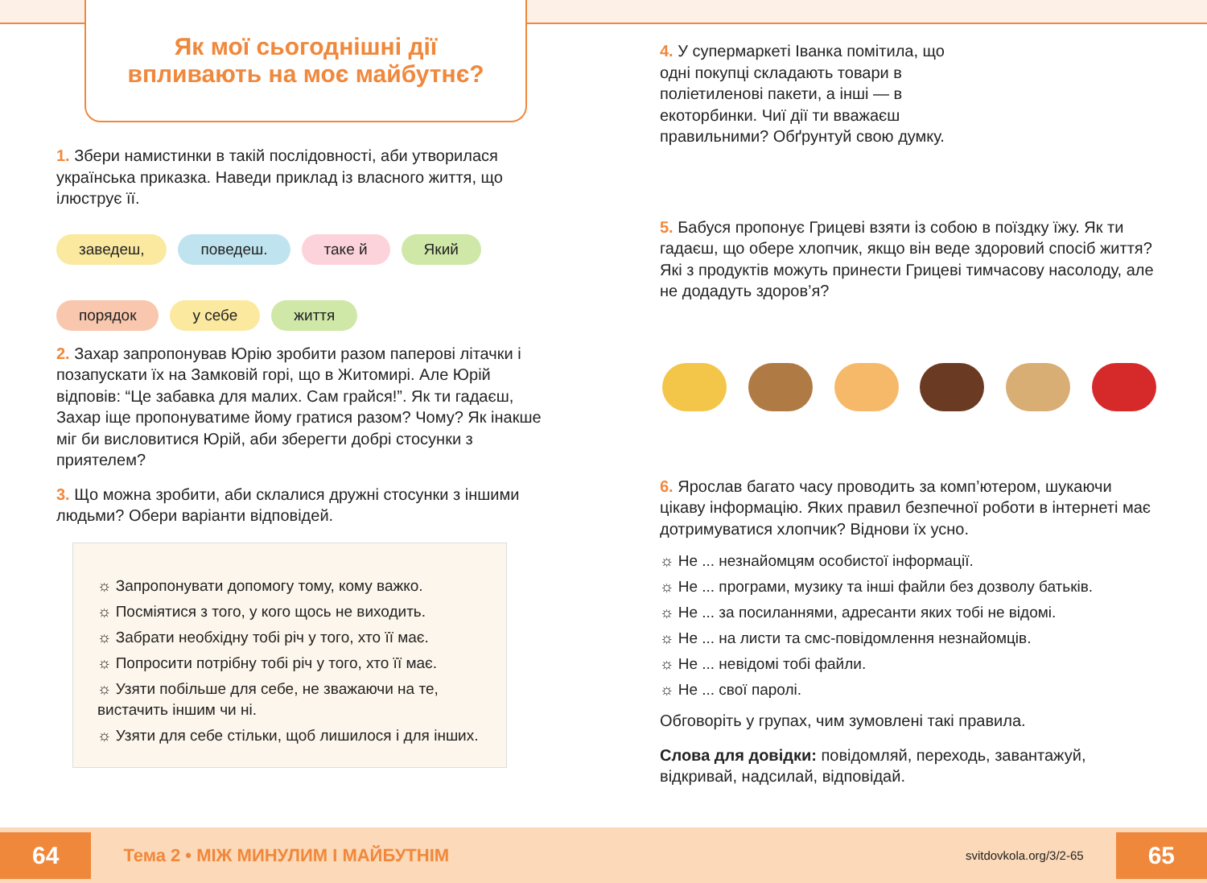Як мої сьогоднішні дії
впливають на моє майбутнє?
1. Збери намистинки в такій послідовності, аби утворилася українська приказка. Наведи приклад із власного життя, що ілюструє її.
заведеш, поведеш. таке й Який порядок у себе життя
2. Захар запропонував Юрію зробити разом паперові літачки і позапускати їх на Замковій горі, що в Житомирі. Але Юрій відповів: “Це забавка для малих. Сам грайся!”. Як ти гадаєш, Захар іще пропонуватиме йому гратися разом? Чому? Як інакше міг би висловитися Юрій, аби зберегти добрі стосунки з приятелем?
3. Що можна зробити, аби склалися дружні стосунки з іншими людьми? Обери варіанти відповідей.
☼ Запропонувати допомогу тому, кому важко.
☼ Посміятися з того, у кого щось не виходить.
☼ Забрати необхідну тобі річ у того, хто її має.
☼ Попросити потрібну тобі річ у того, хто її має.
☼ Узяти побільше для себе, не зважаючи на те, вистачить іншим чи ні.
☼ Узяти для себе стільки, щоб лишилося і для інших.
4. У супермаркеті Іванка помітила, що одні покупці складають товари в поліетиленові пакети, а інші — в екоторбинки. Чиї дії ти вважаєш правильними? Обґрунтуй свою думку.
5. Бабуся пропонує Грицеві взяти із собою в поїздку їжу. Як ти гадаєш, що обере хлопчик, якщо він веде здоровий спосіб життя? Які з продуктів можуть принести Грицеві тимчасову насолоду, але не додадуть здоров’я?
6. Ярослав багато часу проводить за комп’ютером, шукаючи цікаву інформацію. Яких правил безпечної роботи в інтернеті має дотримуватися хлопчик? Віднови їх усно.
☼ Не ... незнайомцям особистої інформації.
☼ Не ... програми, музику та інші файли без дозволу батьків.
☼ Не ... за посиланнями, адресанти яких тобі не відомі.
☼ Не ... на листи та смс-повідомлення незнайомців.
☼ Не ... невідомі тобі файли.
☼ Не ... свої паролі.
Обговоріть у групах, чим зумовлені такі правила.
Слова для довідки: повідомляй, переходь, завантажуй, відкривай, надсилай, відповідай.
64 Тема 2 • МІЖ МИНУЛИМ І МАЙБУТНІМ svitdovkola.org/3/2-65 65